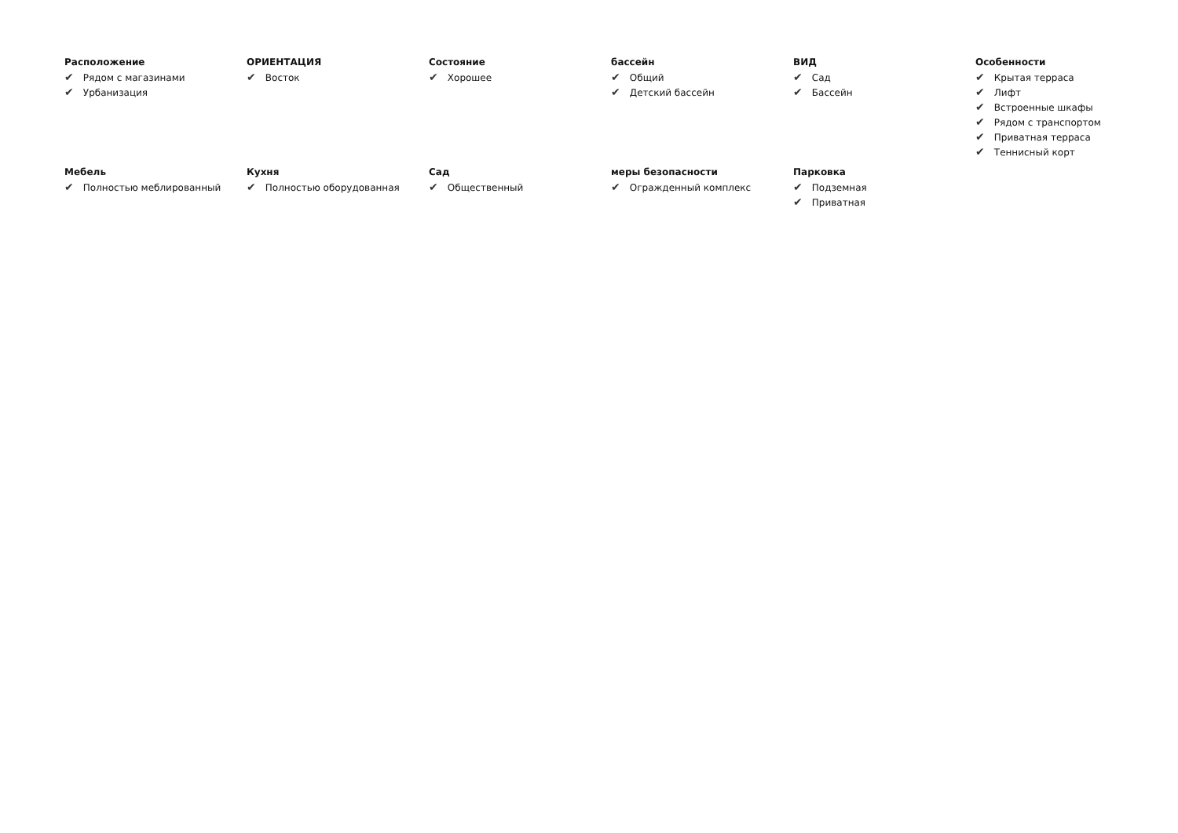Расположение
✔ Рядом с магазинами
✔ Урбанизация
ОРИЕНТАЦИЯ
✔ Восток
Состояние
✔ Хорошее
бассейн
✔ Общий
✔ Детский бассейн
ВИД
✔ Сад
✔ Бассейн
Особенности
✔ Крытая терраса
✔ Лифт
✔ Встроенные шкафы
✔ Рядом с транспортом
✔ Приватная терраса
✔ Теннисный корт
Мебель
✔ Полностью меблированный
Кухня
✔ Полностью оборудованная
Сад
✔ Общественный
меры безопасности
✔ Огражденный комплекс
Парковка
✔ Подземная
✔ Приватная